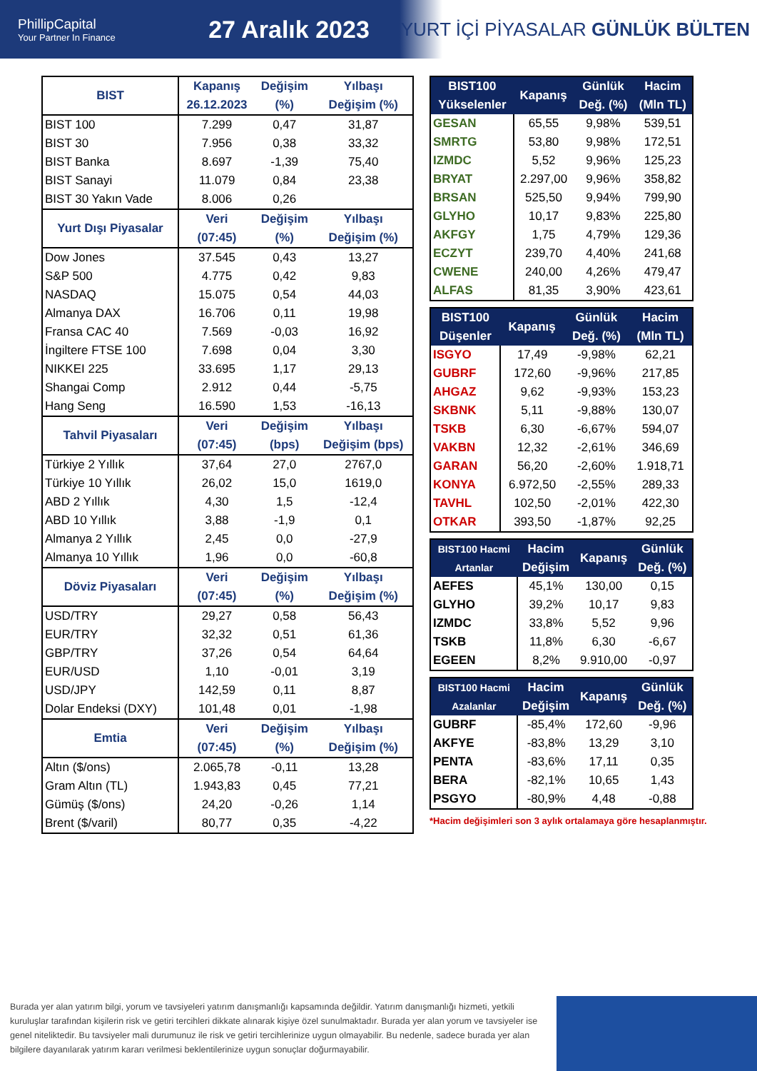PhillipCapital
Your Partner In Finance
27 Aralık 2023
YURT İÇİ PİYASALAR GÜNLÜK BÜLTEN
| BIST | Kapanış 26.12.2023 | Değişim (%) | Yılbaşı Değişim (%) |
| --- | --- | --- | --- |
| BIST 100 | 7.299 | 0,47 | 31,87 |
| BIST 30 | 7.956 | 0,38 | 33,32 |
| BIST Banka | 8.697 | -1,39 | 75,40 |
| BIST Sanayi | 11.079 | 0,84 | 23,38 |
| BIST 30 Yakın Vade | 8.006 | 0,26 | |
| Yurt Dışı Piyasalar | Veri (07:45) | Değişim (%) | Yılbaşı Değişim (%) |
| Dow Jones | 37.545 | 0,43 | 13,27 |
| S&P 500 | 4.775 | 0,42 | 9,83 |
| NASDAQ | 15.075 | 0,54 | 44,03 |
| Almanya DAX | 16.706 | 0,11 | 19,98 |
| Fransa CAC 40 | 7.569 | -0,03 | 16,92 |
| İngiltere FTSE 100 | 7.698 | 0,04 | 3,30 |
| NIKKEI 225 | 33.695 | 1,17 | 29,13 |
| Shangai Comp | 2.912 | 0,44 | -5,75 |
| Hang Seng | 16.590 | 1,53 | -16,13 |
| Tahvil Piyasaları | Veri (07:45) | Değişim (bps) | Yılbaşı Değişim (bps) |
| Türkiye 2 Yıllık | 37,64 | 27,0 | 2767,0 |
| Türkiye 10 Yıllık | 26,02 | 15,0 | 1619,0 |
| ABD 2 Yıllık | 4,30 | 1,5 | -12,4 |
| ABD 10 Yıllık | 3,88 | -1,9 | 0,1 |
| Almanya 2 Yıllık | 2,45 | 0,0 | -27,9 |
| Almanya 10 Yıllık | 1,96 | 0,0 | -60,8 |
| Döviz Piyasaları | Veri (07:45) | Değişim (%) | Yılbaşı Değişim (%) |
| USD/TRY | 29,27 | 0,58 | 56,43 |
| EUR/TRY | 32,32 | 0,51 | 61,36 |
| GBP/TRY | 37,26 | 0,54 | 64,64 |
| EUR/USD | 1,10 | -0,01 | 3,19 |
| USD/JPY | 142,59 | 0,11 | 8,87 |
| Dolar Endeksi (DXY) | 101,48 | 0,01 | -1,98 |
| Emtia | Veri (07:45) | Değişim (%) | Yılbaşı Değişim (%) |
| Altın ($/ons) | 2.065,78 | -0,11 | 13,28 |
| Gram Altın (TL) | 1.943,83 | 0,45 | 77,21 |
| Gümüş ($/ons) | 24,20 | -0,26 | 1,14 |
| Brent ($/varil) | 80,77 | 0,35 | -4,22 |
| BIST100 Yükselenler | Kapanış | Günlük Değ. (%) | Hacim (Mln TL) |
| --- | --- | --- | --- |
| GESAN | 65,55 | 9,98% | 539,51 |
| SMRTG | 53,80 | 9,98% | 172,51 |
| IZMDC | 5,52 | 9,96% | 125,23 |
| BRYAT | 2.297,00 | 9,96% | 358,82 |
| BRSAN | 525,50 | 9,94% | 799,90 |
| GLYHO | 10,17 | 9,83% | 225,80 |
| AKFGY | 1,75 | 4,79% | 129,36 |
| ECZYT | 239,70 | 4,40% | 241,68 |
| CWENE | 240,00 | 4,26% | 479,47 |
| ALFAS | 81,35 | 3,90% | 423,61 |
| BIST100 Düşenler | Kapanış | Günlük Değ. (%) | Hacim (Mln TL) |
| --- | --- | --- | --- |
| ISGYO | 17,49 | -9,98% | 62,21 |
| GUBRF | 172,60 | -9,96% | 217,85 |
| AHGAZ | 9,62 | -9,93% | 153,23 |
| SKBNK | 5,11 | -9,88% | 130,07 |
| TSKB | 6,30 | -6,67% | 594,07 |
| VAKBN | 12,32 | -2,61% | 346,69 |
| GARAN | 56,20 | -2,60% | 1.918,71 |
| KONYA | 6.972,50 | -2,55% | 289,33 |
| TAVHL | 102,50 | -2,01% | 422,30 |
| OTKAR | 393,50 | -1,87% | 92,25 |
| BIST100 Hacmi Artanlar | Hacim Değişim | Kapanış | Günlük Değ. (%) |
| --- | --- | --- | --- |
| AEFES | 45,1% | 130,00 | 0,15 |
| GLYHO | 39,2% | 10,17 | 9,83 |
| IZMDC | 33,8% | 5,52 | 9,96 |
| TSKB | 11,8% | 6,30 | -6,67 |
| EGEEN | 8,2% | 9.910,00 | -0,97 |
| BIST100 Hacmi Azalanlar | Hacim Değişim | Kapanış | Günlük Değ. (%) |
| --- | --- | --- | --- |
| GUBRF | -85,4% | 172,60 | -9,96 |
| AKFYE | -83,8% | 13,29 | 3,10 |
| PENTA | -83,6% | 17,11 | 0,35 |
| BERA | -82,1% | 10,65 | 1,43 |
| PSGYO | -80,9% | 4,48 | -0,88 |
*Hacim değişimleri son 3 aylık ortalamaya göre hesaplanmıştır.
Burada yer alan yatırım bilgi, yorum ve tavsiyeleri yatırım danışmanlığı kapsamında değildir. Yatırım danışmanlığı hizmeti, yetkili kuruluşlar tarafından kişilerin risk ve getiri tercihleri dikkate alınarak kişiye özel sunulmaktadır. Burada yer alan yorum ve tavsiyeler ise genel niteliktedir. Bu tavsiyeler mali durumunuz ile risk ve getiri tercihlerinize uygun olmayabilir. Bu nedenle, sadece burada yer alan bilgilere dayanılarak yatırım kararı verilmesi beklentilerinize uygun sonuçlar doğurmayabilir.